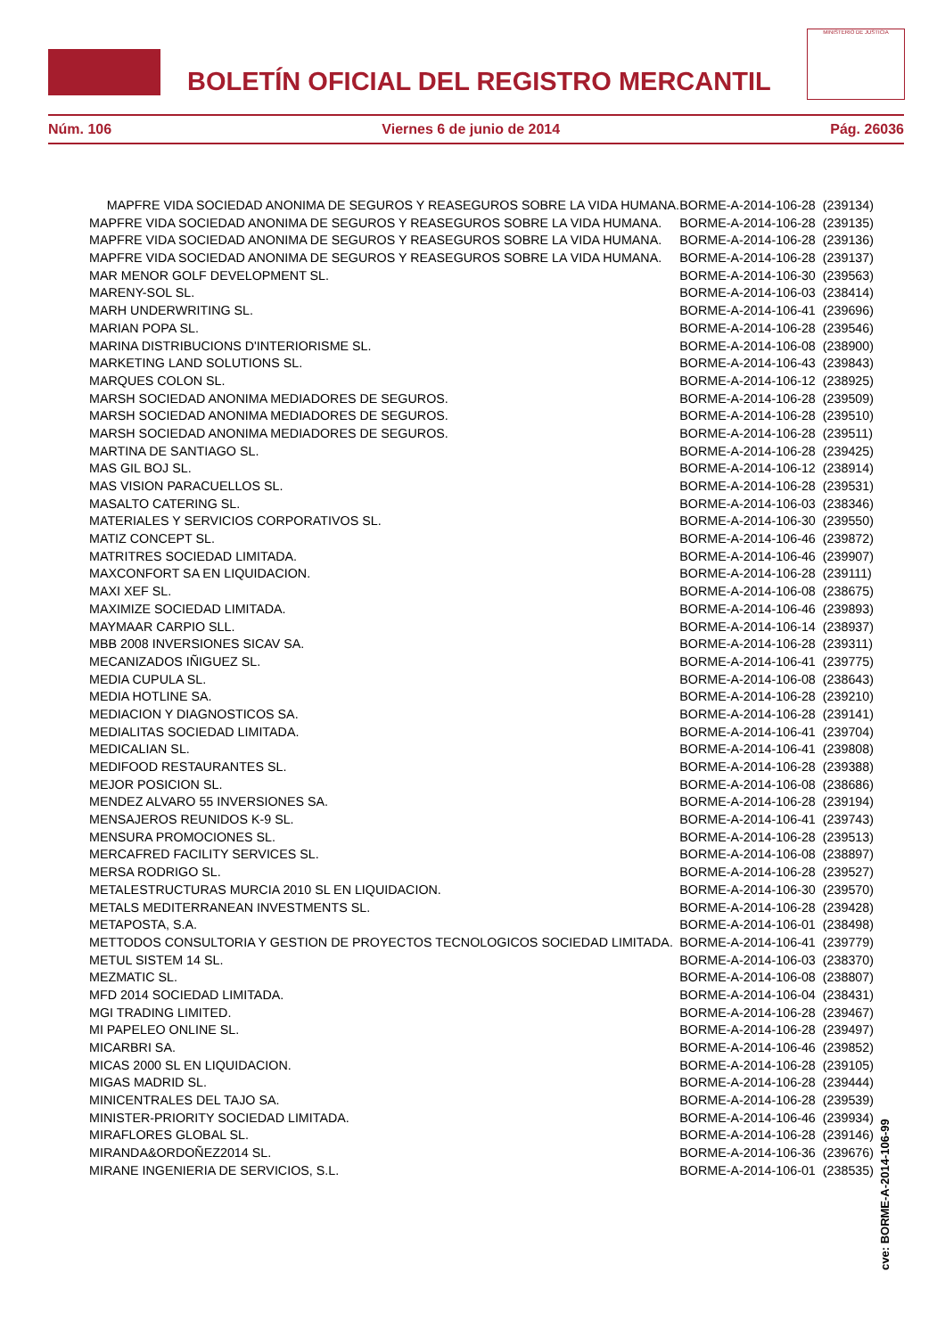BOLETÍN OFICIAL DEL REGISTRO MERCANTIL
MINISTERIO DE JUSTICIA
Núm. 106 Viernes 6 de junio de 2014 Pág. 26036
| MAPFRE VIDA SOCIEDAD ANONIMA DE SEGUROS Y REASEGUROS SOBRE LA VIDA HUMANA. | BORME-A-2014-106-28 (239134) |
| MAPFRE VIDA SOCIEDAD ANONIMA DE SEGUROS Y REASEGUROS SOBRE LA VIDA HUMANA. | BORME-A-2014-106-28 (239135) |
| MAPFRE VIDA SOCIEDAD ANONIMA DE SEGUROS Y REASEGUROS SOBRE LA VIDA HUMANA. | BORME-A-2014-106-28 (239136) |
| MAPFRE VIDA SOCIEDAD ANONIMA DE SEGUROS Y REASEGUROS SOBRE LA VIDA HUMANA. | BORME-A-2014-106-28 (239137) |
| MAR MENOR GOLF DEVELOPMENT SL. | BORME-A-2014-106-30 (239563) |
| MARENY-SOL SL. | BORME-A-2014-106-03 (238414) |
| MARH UNDERWRITING SL. | BORME-A-2014-106-41 (239696) |
| MARIAN POPA SL. | BORME-A-2014-106-28 (239546) |
| MARINA DISTRIBUCIONS D'INTERIORISME SL. | BORME-A-2014-106-08 (238900) |
| MARKETING LAND SOLUTIONS SL. | BORME-A-2014-106-43 (239843) |
| MARQUES COLON SL. | BORME-A-2014-106-12 (238925) |
| MARSH SOCIEDAD ANONIMA MEDIADORES DE SEGUROS. | BORME-A-2014-106-28 (239509) |
| MARSH SOCIEDAD ANONIMA MEDIADORES DE SEGUROS. | BORME-A-2014-106-28 (239510) |
| MARSH SOCIEDAD ANONIMA MEDIADORES DE SEGUROS. | BORME-A-2014-106-28 (239511) |
| MARTINA DE SANTIAGO SL. | BORME-A-2014-106-28 (239425) |
| MAS GIL BOJ SL. | BORME-A-2014-106-12 (238914) |
| MAS VISION PARACUELLOS SL. | BORME-A-2014-106-28 (239531) |
| MASALTO CATERING SL. | BORME-A-2014-106-03 (238346) |
| MATERIALES Y SERVICIOS CORPORATIVOS SL. | BORME-A-2014-106-30 (239550) |
| MATIZ CONCEPT SL. | BORME-A-2014-106-46 (239872) |
| MATRITRES SOCIEDAD LIMITADA. | BORME-A-2014-106-46 (239907) |
| MAXCONFORT SA EN LIQUIDACION. | BORME-A-2014-106-28 (239111) |
| MAXI XEF SL. | BORME-A-2014-106-08 (238675) |
| MAXIMIZE SOCIEDAD LIMITADA. | BORME-A-2014-106-46 (239893) |
| MAYMAAR CARPIO SLL. | BORME-A-2014-106-14 (238937) |
| MBB 2008 INVERSIONES SICAV SA. | BORME-A-2014-106-28 (239311) |
| MECANIZADOS IÑIGUEZ SL. | BORME-A-2014-106-41 (239775) |
| MEDIA CUPULA SL. | BORME-A-2014-106-08 (238643) |
| MEDIA HOTLINE SA. | BORME-A-2014-106-28 (239210) |
| MEDIACION Y DIAGNOSTICOS SA. | BORME-A-2014-106-28 (239141) |
| MEDIALITAS SOCIEDAD LIMITADA. | BORME-A-2014-106-41 (239704) |
| MEDICALIAN SL. | BORME-A-2014-106-41 (239808) |
| MEDIFOOD RESTAURANTES SL. | BORME-A-2014-106-28 (239388) |
| MEJOR POSICION SL. | BORME-A-2014-106-08 (238686) |
| MENDEZ ALVARO 55 INVERSIONES SA. | BORME-A-2014-106-28 (239194) |
| MENSAJEROS REUNIDOS K-9 SL. | BORME-A-2014-106-41 (239743) |
| MENSURA PROMOCIONES SL. | BORME-A-2014-106-28 (239513) |
| MERCAFRED FACILITY SERVICES SL. | BORME-A-2014-106-08 (238897) |
| MERSA RODRIGO SL. | BORME-A-2014-106-28 (239527) |
| METALESTRUCTURAS MURCIA 2010 SL EN LIQUIDACION. | BORME-A-2014-106-30 (239570) |
| METALS MEDITERRANEAN INVESTMENTS SL. | BORME-A-2014-106-28 (239428) |
| METAPOSTA, S.A. | BORME-A-2014-106-01 (238498) |
| METTODOS CONSULTORIA Y GESTION DE PROYECTOS TECNOLOGICOS SOCIEDAD LIMITADA. | BORME-A-2014-106-41 (239779) |
| METUL SISTEM 14 SL. | BORME-A-2014-106-03 (238370) |
| MEZMATIC SL. | BORME-A-2014-106-08 (238807) |
| MFD 2014 SOCIEDAD LIMITADA. | BORME-A-2014-106-04 (238431) |
| MGI TRADING LIMITED. | BORME-A-2014-106-28 (239467) |
| MI PAPELEO ONLINE SL. | BORME-A-2014-106-28 (239497) |
| MICARBRI SA. | BORME-A-2014-106-46 (239852) |
| MICAS 2000 SL EN LIQUIDACION. | BORME-A-2014-106-28 (239105) |
| MIGAS MADRID SL. | BORME-A-2014-106-28 (239444) |
| MINICENTRALES DEL TAJO SA. | BORME-A-2014-106-28 (239539) |
| MINISTER-PRIORITY SOCIEDAD LIMITADA. | BORME-A-2014-106-46 (239934) |
| MIRAFLORES GLOBAL SL. | BORME-A-2014-106-28 (239146) |
| MIRANDA&ORDOÑEZ2014 SL. | BORME-A-2014-106-36 (239676) |
| MIRANE INGENIERIA DE SERVICIOS, S.L. | BORME-A-2014-106-01 (238535) |
cve: BORME-A-2014-106-99